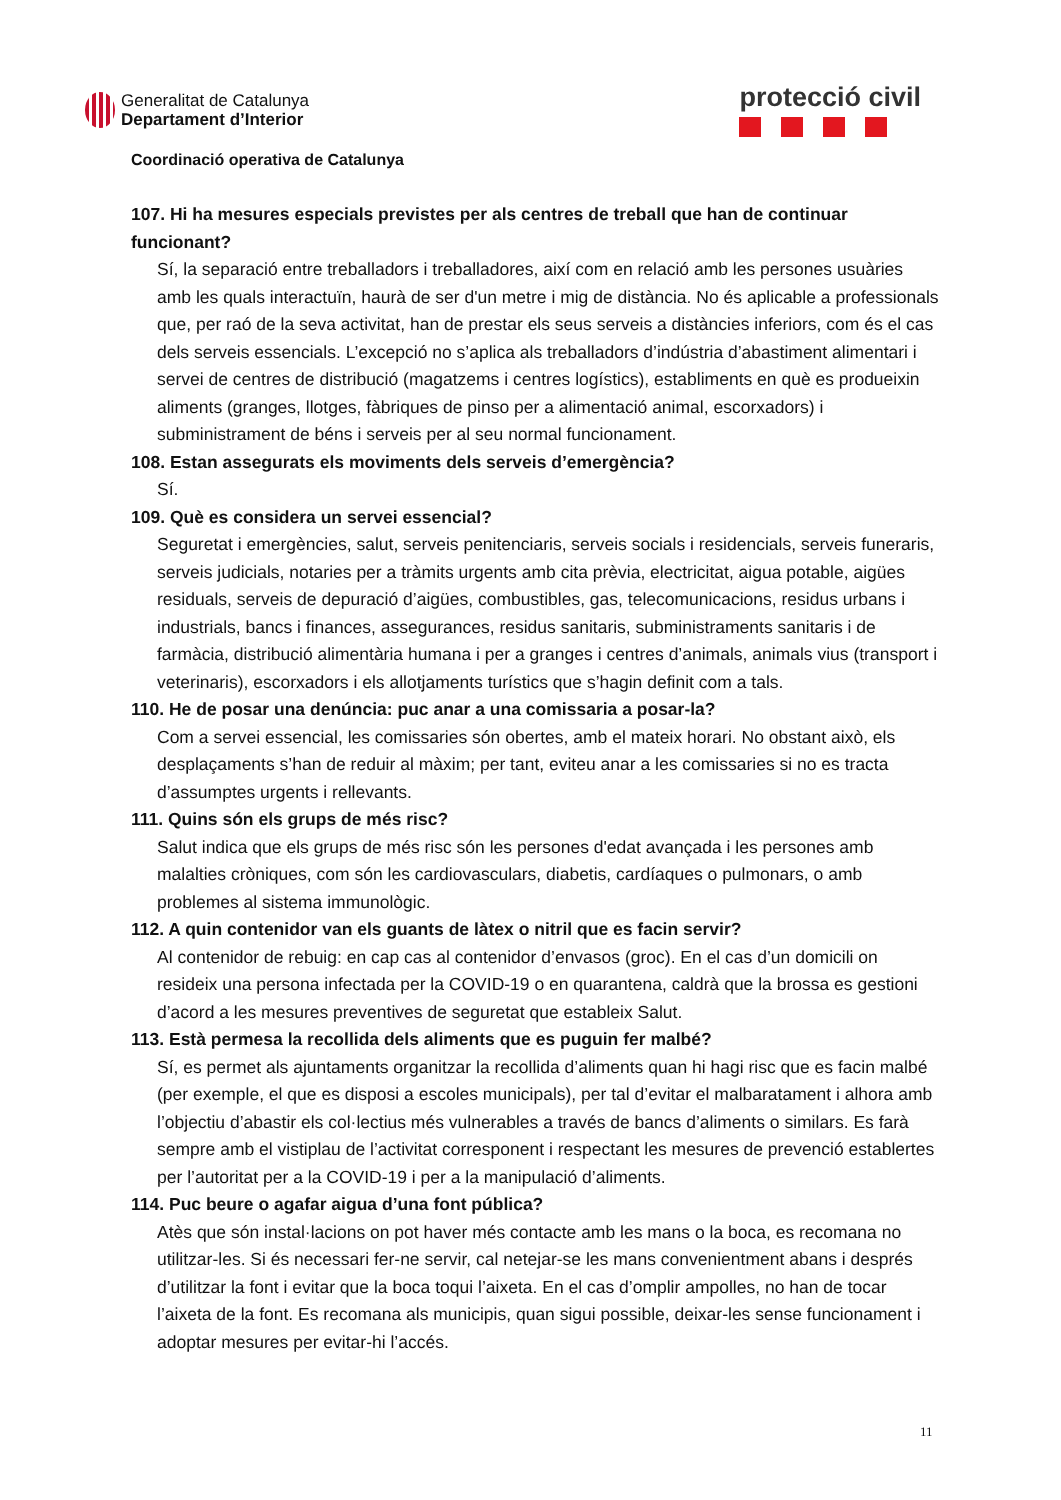Generalitat de Catalunya
Departament d’Interior
protecció civil
Coordinació operativa de Catalunya
107. Hi ha mesures especials previstes per als centres de treball que han de continuar funcionant?
Sí, la separació entre treballadors i treballadores, així com en relació amb les persones usuàries amb les quals interactuïn, haurà de ser d'un metre i mig de distància. No és aplicable a professionals que, per raó de la seva activitat, han de prestar els seus serveis a distàncies inferiors, com és el cas dels serveis essencials. L’excepció no s’aplica als treballadors d’indústria d’abastiment alimentari i servei de centres de distribució (magatzems i centres logístics), establiments en què es produeixin aliments (granges, llotges, fàbriques de pinso per a alimentació animal, escorxadors) i subministrament de béns i serveis per al seu normal funcionament.
108. Estan assegurats els moviments dels serveis d’emergència?
Sí.
109. Què es considera un servei essencial?
Seguretat i emergències, salut, serveis penitenciaris, serveis socials i residencials, serveis funeraris, serveis judicials, notaries per a tràmits urgents amb cita prèvia, electricitat, aigua potable, aigües residuals, serveis de depuració d’aigües, combustibles, gas, telecomunicacions, residus urbans i industrials, bancs i finances, assegurances, residus sanitaris, subministraments sanitaris i de farmàcia, distribució alimentària humana i per a granges i centres d’animals, animals vius (transport i veterinaris), escorxadors i els allotjaments turístics que s’hagin definit com a tals.
110. He de posar una denúncia: puc anar a una comissaria a posar-la?
Com a servei essencial, les comissaries són obertes, amb el mateix horari. No obstant això, els desplaçaments s’han de reduir al màxim; per tant, eviteu anar a les comissaries si no es tracta d’assumptes urgents i rellevants.
111. Quins són els grups de més risc?
Salut indica que els grups de més risc són les persones d'edat avançada i les persones amb malalties cròniques, com són les cardiovasculars, diabetis, cardíaques o pulmonars, o amb problemes al sistema immunològic.
112. A quin contenidor van els guants de làtex o nitril que es facin servir?
Al contenidor de rebuig: en cap cas al contenidor d’envasos (groc). En el cas d’un domicili on resideix una persona infectada per la COVID-19 o en quarantena, caldrà que la brossa es gestioni d’acord a les mesures preventives de seguretat que estableix Salut.
113. Està permesa la recollida dels aliments que es puguin fer malbé?
Sí, es permet als ajuntaments organitzar la recollida d’aliments quan hi hagi risc que es facin malbé (per exemple, el que es disposi a escoles municipals), per tal d’evitar el malbaratament i alhora amb l’objectiu d’abastir els col·lectius més vulnerables a través de bancs d’aliments o similars. Es farà sempre amb el vistiplau de l’activitat corresponent i respectant les mesures de prevenció establertes per l’autoritat per a la COVID-19 i per a la manipulació d’aliments.
114. Puc beure o agafar aigua d’una font pública?
Atès que són instal·lacions on pot haver més contacte amb les mans o la boca, es recomana no utilitzar-les. Si és necessari fer-ne servir, cal netejar-se les mans convenientment abans i després d’utilitzar la font i evitar que la boca toqui l’aixeta. En el cas d’omplir ampolles, no han de tocar l’aixeta de la font. Es recomana als municipis, quan sigui possible, deixar-les sense funcionament i adoptar mesures per evitar-hi l’accés.
11